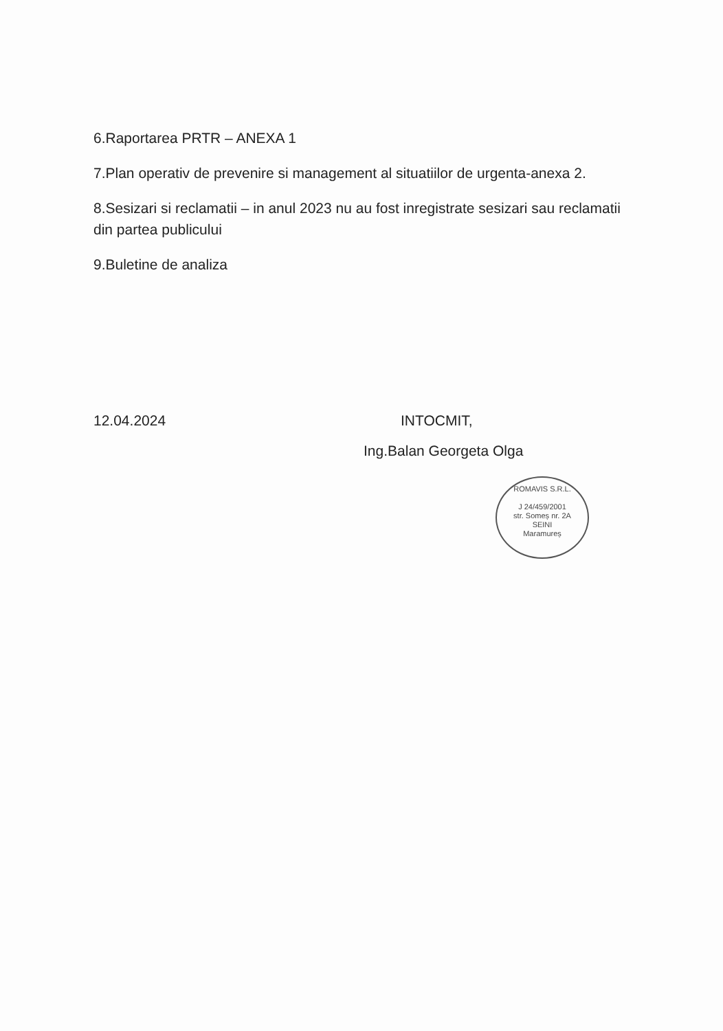6.Raportarea PRTR – ANEXA 1
7.Plan operativ de prevenire si management al situatiilor de urgenta-anexa 2.
8.Sesizari si reclamatii – in anul 2023 nu au fost inregistrate sesizari sau reclamatii din partea publicului
9.Buletine de analiza
12.04.2024 INTOCMIT,
Ing.Balan Georgeta Olga
ROMAVIS S.R.L.
J 24/459/2001
str. Someș nr. 2A
SEINI
Maramureș